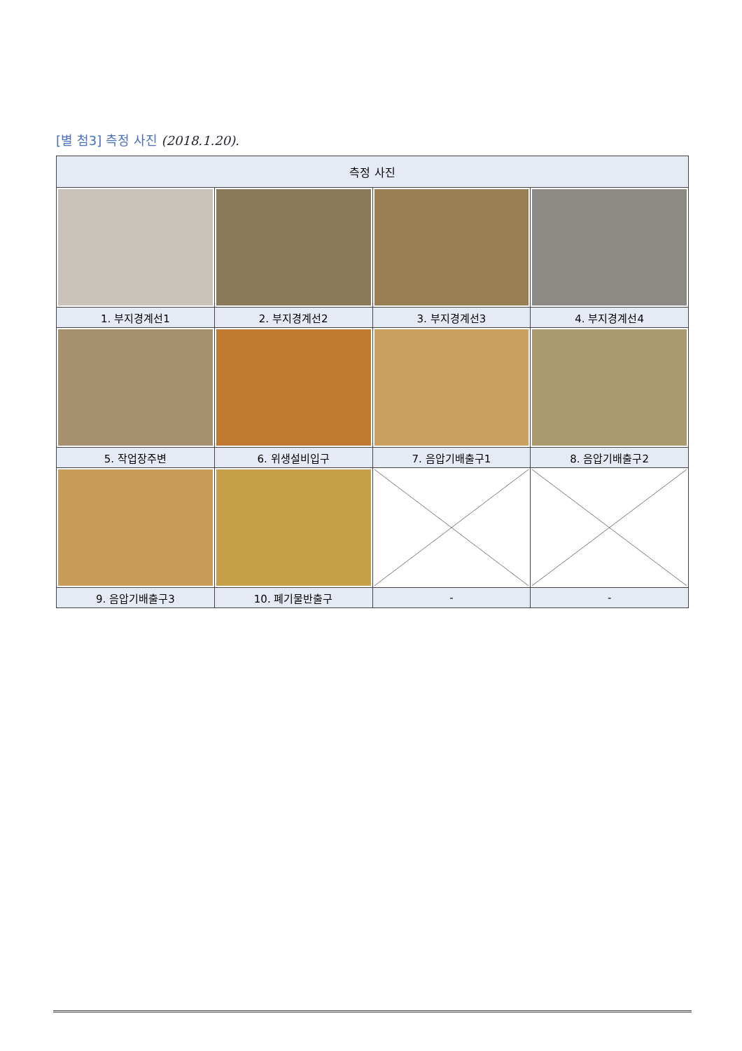[별 첨3] 측정 사진 (2018.1.20).
| 측정 사진 | | | |
| --- | --- | --- | --- |
| 1. 부지경계선1 | 2. 부지경계선2 | 3. 부지경계선3 | 4. 부지경계선4 |
| 5. 작업장주변 | 6. 위생설비입구 | 7. 음압기배출구1 | 8. 음압기배출구2 |
| 9. 음압기배출구3 | 10. 폐기물반출구 | - | - |